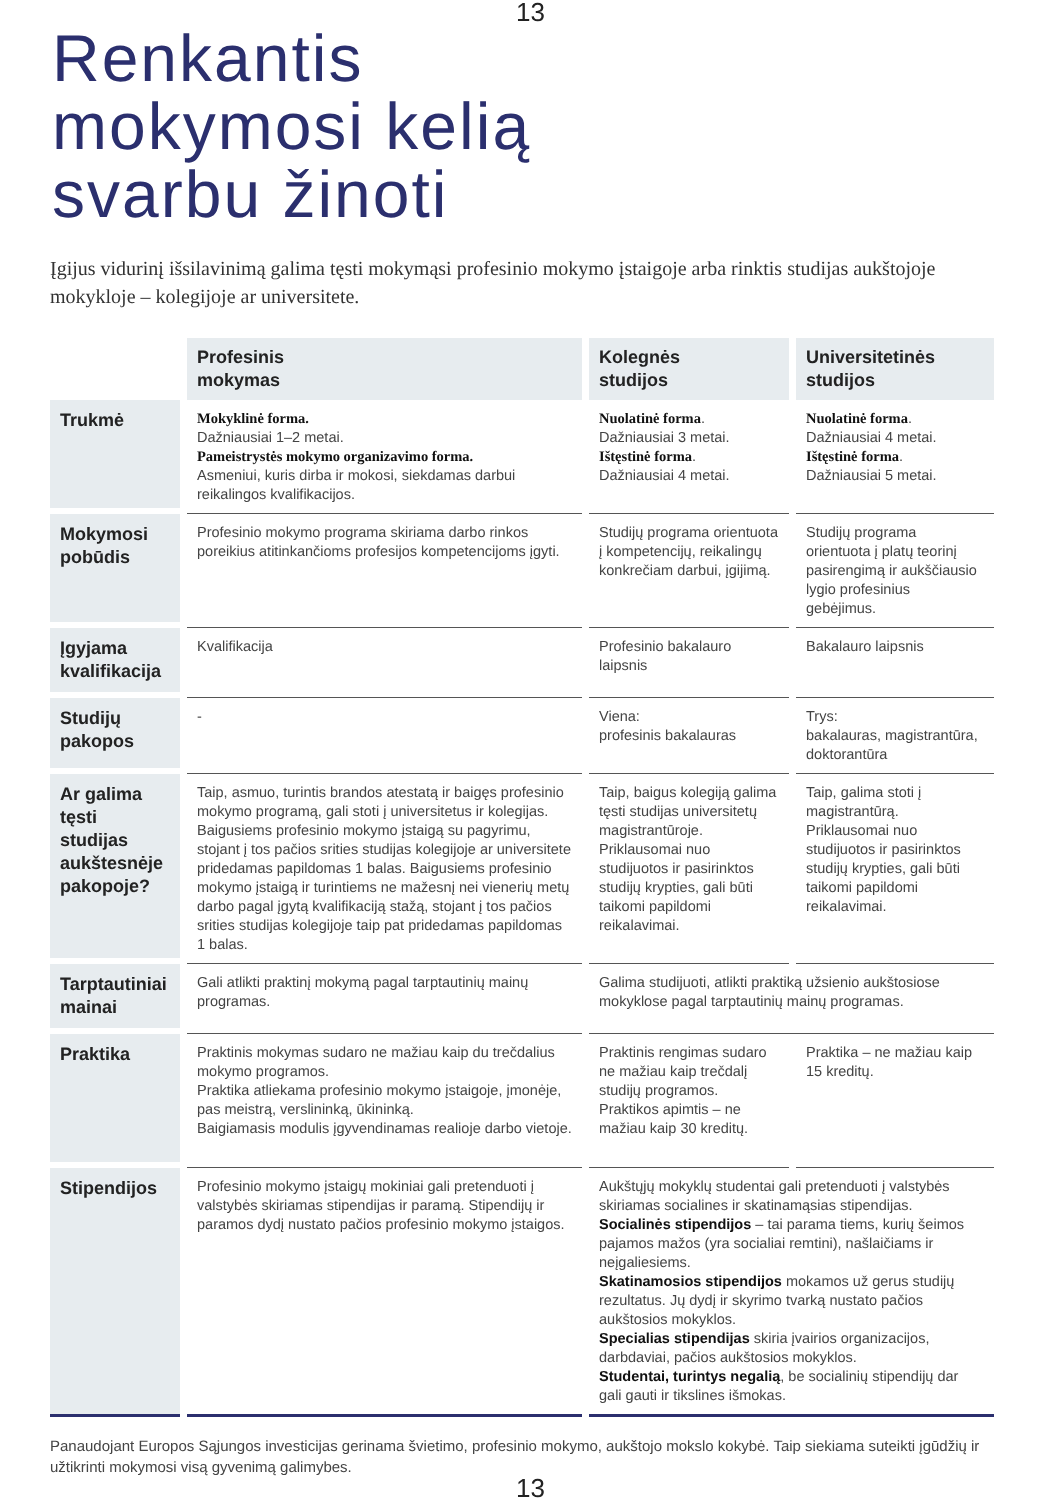13
Renkantis
mokymosi kelią
svarbu žinoti
Įgijus vidurinį išsilavinimą galima tęsti mokymąsi profesinio mokymo įstaigoje arba rinktis studijas aukštojoje mokykloje – kolegijoje ar universitete.
| | Profesinis mokymas | Kolegnės studijos | Universitetinės studijos |
| Trukmė | Mokyklinė forma. Dažniausiai 1–2 metai. Pameistrystės mokymo organizavimo forma. Asmeniui, kuris dirba ir mokosi, siekdamas darbui reikalingos kvalifikacijos. | Nuolatinė forma . Dažniausiai 3 metai. Ištęstinė forma . Dažniausiai 4 metai. | Nuolatinė forma . Dažniausiai 4 metai. Ištęstinė forma . Dažniausiai 5 metai. |
| Mokymosi pobūdis | Profesinio mokymo programa skiriama darbo rinkos poreikius atitinkančioms profesijos kompetencijoms įgyti. | Studijų programa orientuota į kompetencijų, reikalingų konkrečiam darbui, įgijimą. | Studijų programa orientuota į platų teorinį pasirengimą ir aukščiausio lygio profesinius gebėjimus. |
| Įgyjama kvalifikacija | Kvalifikacija | Profesinio bakalauro laipsnis | Bakalauro laipsnis |
| Studijų pakopos | - | Viena: profesinis bakalauras | Trys: bakalauras, magistrantūra, doktorantūra |
| Ar galima tęsti studijas aukštesnėje pakopoje? | Taip, asmuo, turintis brandos atestatą ir baigęs profesinio mokymo programą, gali stoti į universitetus ir kolegijas. Baigusiems profesinio mokymo įstaigą su pagyrimu, stojant į tos pačios srities studijas kolegijoje ar universitete pridedamas papildomas 1 balas. Baigusiems profesinio mokymo įstaigą ir turintiems ne mažesnį nei vienerių metų darbo pagal įgytą kvalifikaciją stažą, stojant į tos pačios srities studijas kolegijoje taip pat pridedamas papildomas 1 balas. | Taip, baigus kolegiją galima tęsti studijas universitetų magistrantūroje. Priklausomai nuo studijuotos ir pasirinktos studijų krypties, gali būti taikomi papildomi reikalavimai. | Taip, galima stoti į magistrantūrą. Priklausomai nuo studijuotos ir pasirinktos studijų krypties, gali būti taikomi papildomi reikalavimai. |
| Tarptautiniai mainai | Gali atlikti praktinį mokymą pagal tarptautinių mainų programas. | Galima studijuoti, atlikti praktiką užsienio aukštosiose mokyklose pagal tarptautinių mainų programas. | |
| Praktika | Praktinis mokymas sudaro ne mažiau kaip du trečdalius mokymo programos. Praktika atliekama profesinio mokymo įstaigoje, įmonėje, pas meistrą, verslininką, ūkininką. Baigiamasis modulis įgyvendinamas realioje darbo vietoje. | Praktinis rengimas sudaro ne mažiau kaip trečdalį studijų programos. Praktikos apimtis – ne mažiau kaip 30 kreditų. | Praktika – ne mažiau kaip 15 kreditų. |
| Stipendijos | Profesinio mokymo įstaigų mokiniai gali pretenduoti į valstybės skiriamas stipendijas ir paramą. Stipendijų ir paramos dydį nustato pačios profesinio mokymo įstaigos. | Aukštųjų mokyklų studentai gali pretenduoti į valstybės skiriamas socialines ir skatinamąsias stipendijas. Socialinės stipendijos – tai parama tiems, kurių šeimos pajamos mažos (yra socialiai remtini), našlaičiams ir neįgaliesiems. Skatinamosios stipendijos mokamos už gerus studijų rezultatus. Jų dydį ir skyrimo tvarką nustato pačios aukštosios mokyklos. Specialias stipendijas skiria įvairios organizacijos, darbdaviai, pačios aukštosios mokyklos. Studentai, turintys negalią , be socialinių stipendijų dar gali gauti ir tikslines išmokas. | |
Panaudojant Europos Sąjungos investicijas gerinama švietimo, profesinio mokymo, aukštojo mokslo kokybė. Taip siekiama suteikti įgūdžių ir užtikrinti mokymosi visą gyvenimą galimybes.
13